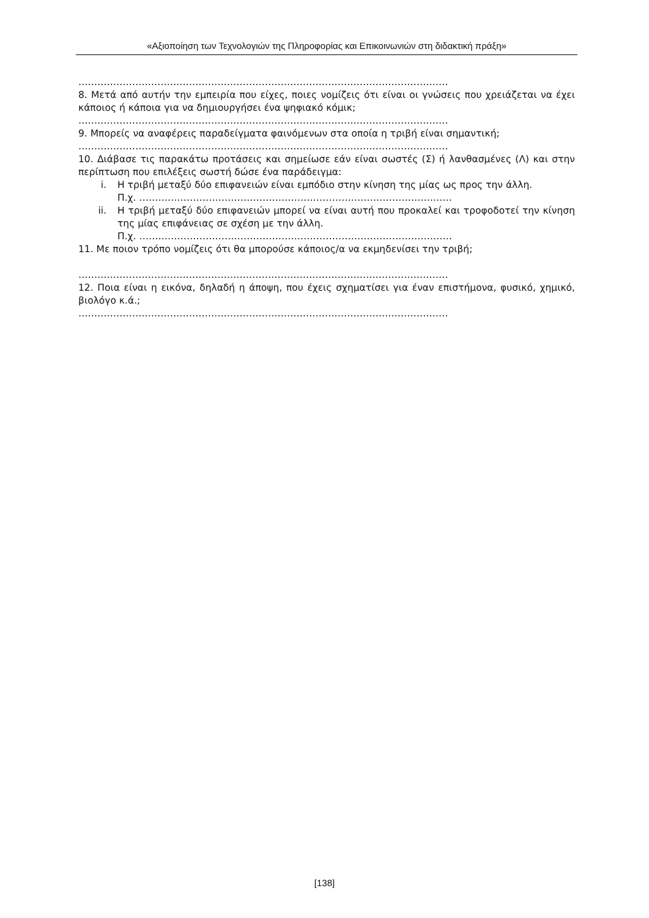«Αξιοποίηση των Τεχνολογιών της Πληροφορίας και Επικοινωνιών στη διδακτική πράξη»
………………………………………………………………………………………………………
8. Μετά από αυτήν την εμπειρία που είχες, ποιες νομίζεις ότι είναι οι γνώσεις που χρειάζεται να έχει κάποιος ή κάποια για να δημιουργήσει ένα ψηφιακό κόμικ;
………………………………………………………………………………………………………
9. Μπορείς να αναφέρεις παραδείγματα φαινόμενων στα οποία η τριβή είναι σημαντική;
………………………………………………………………………………………………………
10. Διάβασε τις παρακάτω προτάσεις και σημείωσε εάν είναι σωστές (Σ) ή λανθασμένες (Λ) και στην περίπτωση που επιλέξεις σωστή δώσε ένα παράδειγμα:
i. Η τριβή μεταξύ δύο επιφανειών είναι εμπόδιο στην κίνηση της μίας ως προς την άλλη.
Π.χ. ………………………………………………………………………………………
ii. Η τριβή μεταξύ δύο επιφανειών μπορεί να είναι αυτή που προκαλεί και τροφοδοτεί την κίνηση της μίας επιφάνειας σε σχέση με την άλλη.
Π.χ. ………………………………………………………………………………………
11. Με ποιον τρόπο νομίζεις ότι θα μπορούσε κάποιος/α να εκμηδενίσει την τριβή;
………………………………………………………………………………………………………
12. Ποια είναι η εικόνα, δηλαδή η άποψη, που έχεις σχηματίσει για έναν επιστήμονα, φυσικό, χημικό, βιολόγο κ.ά.;
………………………………………………………………………………………………………
[138]